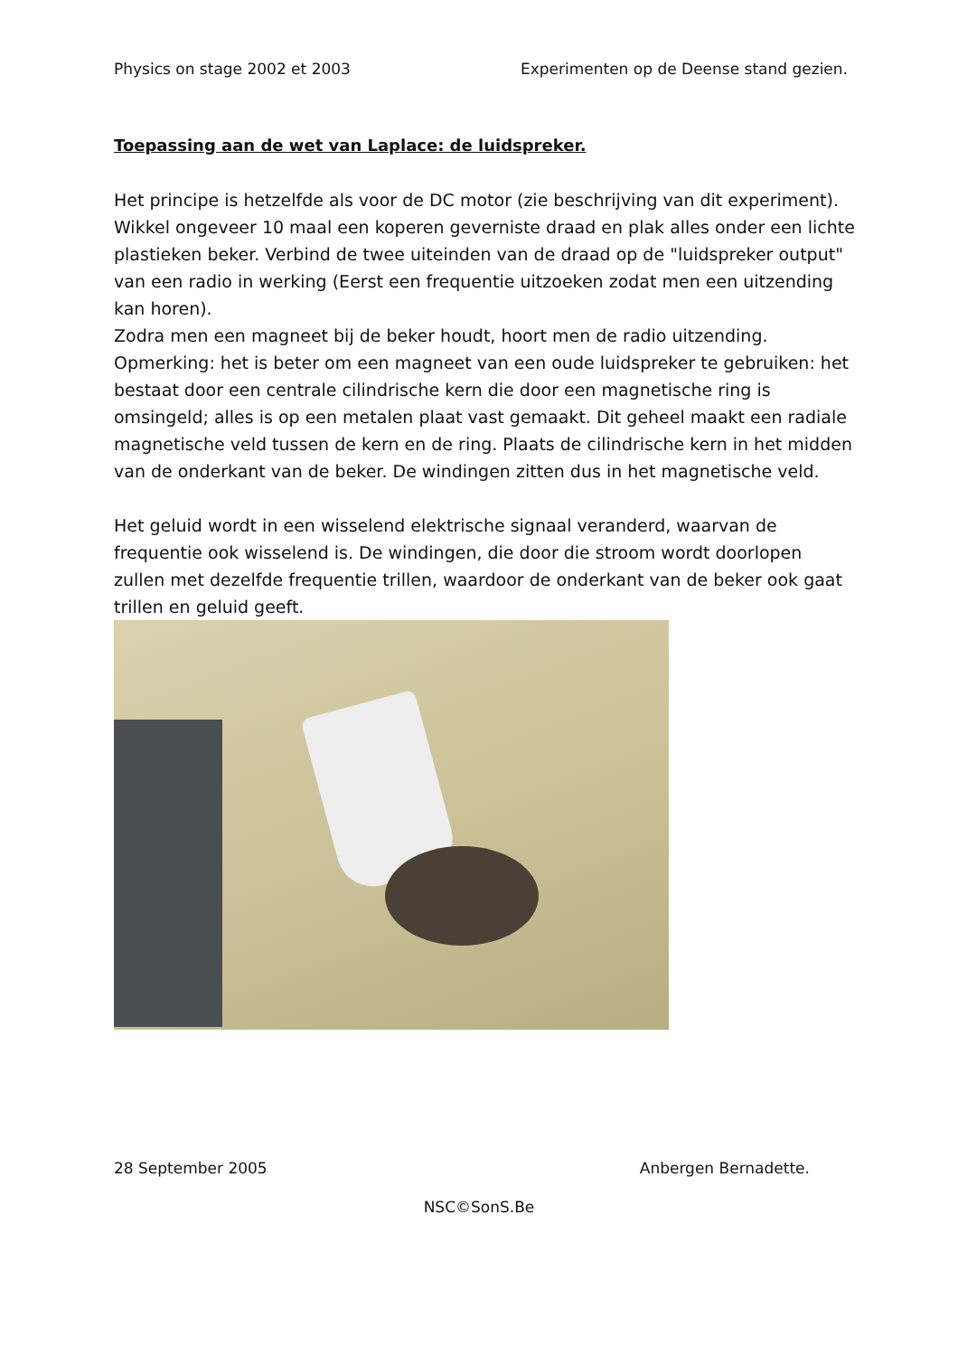Physics on stage 2002 et 2003 Experimenten op de Deense stand gezien.
Toepassing aan de wet van Laplace: de luidspreker.
Het principe is hetzelfde als voor de DC motor (zie beschrijving van dit experiment).
Wikkel ongeveer 10 maal een koperen geverniste draad en plak alles onder een lichte plastieken beker. Verbind de twee uiteinden van de draad op de "luidspreker output" van een radio in werking (Eerst een frequentie uitzoeken zodat men een uitzending kan horen).
Zodra men een magneet bij de beker houdt, hoort men de radio uitzending.
Opmerking: het is beter om een magneet van een oude luidspreker te gebruiken: het bestaat door een centrale cilindrische kern die door een magnetische ring is omsingeld; alles is op een metalen plaat vast gemaakt. Dit geheel maakt een radiale magnetische veld tussen de kern en de ring. Plaats de cilindrische kern in het midden van de onderkant van de beker. De windingen zitten dus in het magnetische veld.
Het geluid wordt in een wisselend elektrische signaal veranderd, waarvan de frequentie ook wisselend is. De windingen, die door die stroom wordt doorlopen zullen met dezelfde frequentie trillen, waardoor de onderkant van de beker ook gaat trillen en geluid geeft.
28 September 2005 Anbergen Bernadette.
NSC©SonS.Be